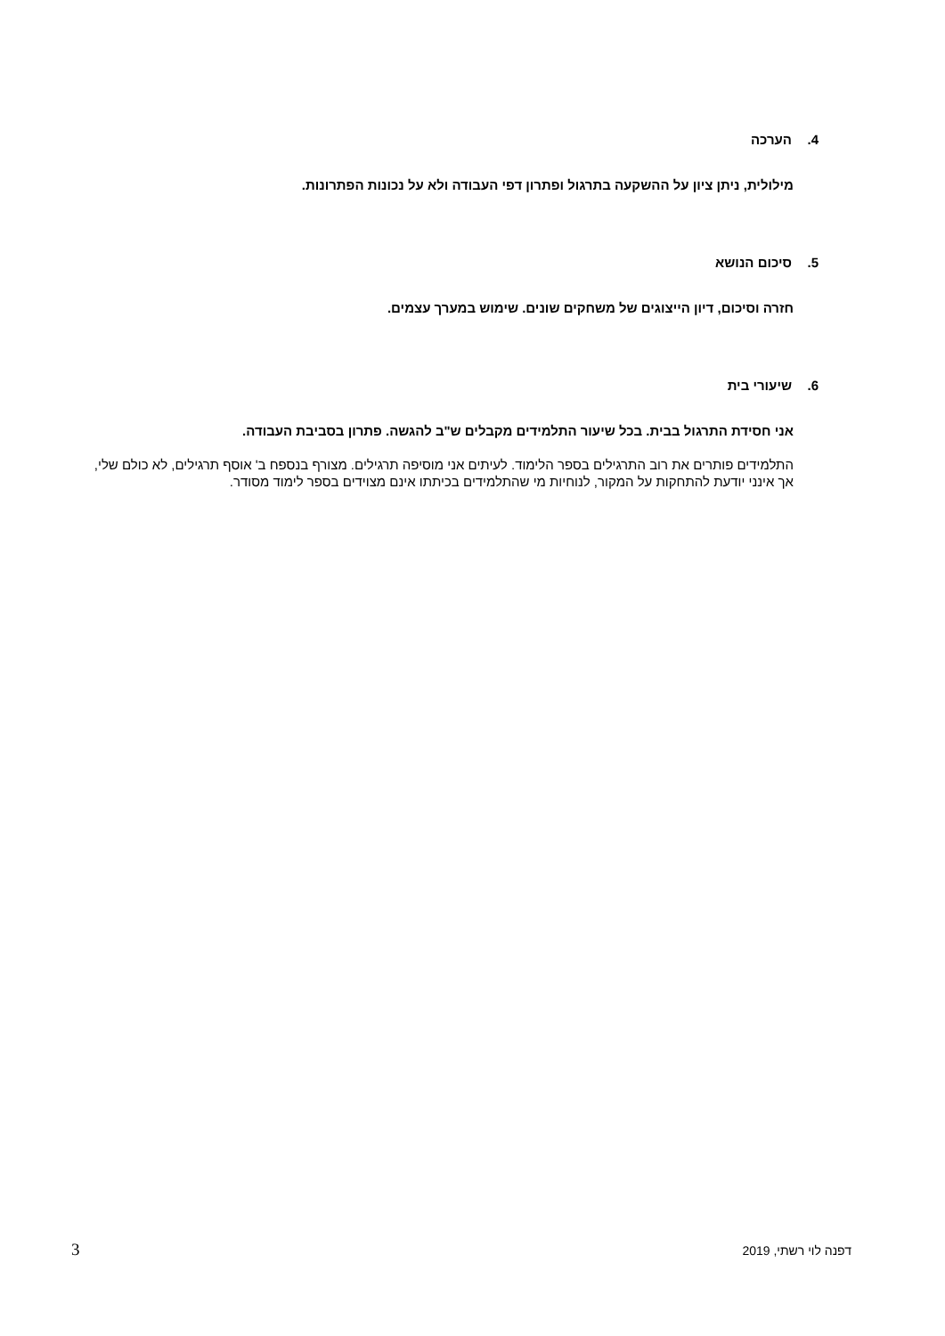4. הערכה
מילולית, ניתן ציון על ההשקעה בתרגול ופתרון דפי העבודה ולא על נכונות הפתרונות.
5. סיכום הנושא
חזרה וסיכום, דיון הייצוגים של משחקים שונים. שימוש במערך עצמים.
6. שיעורי בית
אני חסידת התרגול בבית. בכל שיעור התלמידים מקבלים ש"ב להגשה. פתרון בסביבת העבודה.
התלמידים פותרים את רוב התרגילים בספר הלימוד. לעיתים אני מוסיפה תרגילים. מצורף בנספח ב' אוסף תרגילים, לא כולם שלי, אך אינני יודעת להתחקות על המקור, לנוחיות מי שהתלמידים בכיתתו אינם מצוידים בספר לימוד מסודר.
3 דפנה לוי רשתי, 2019